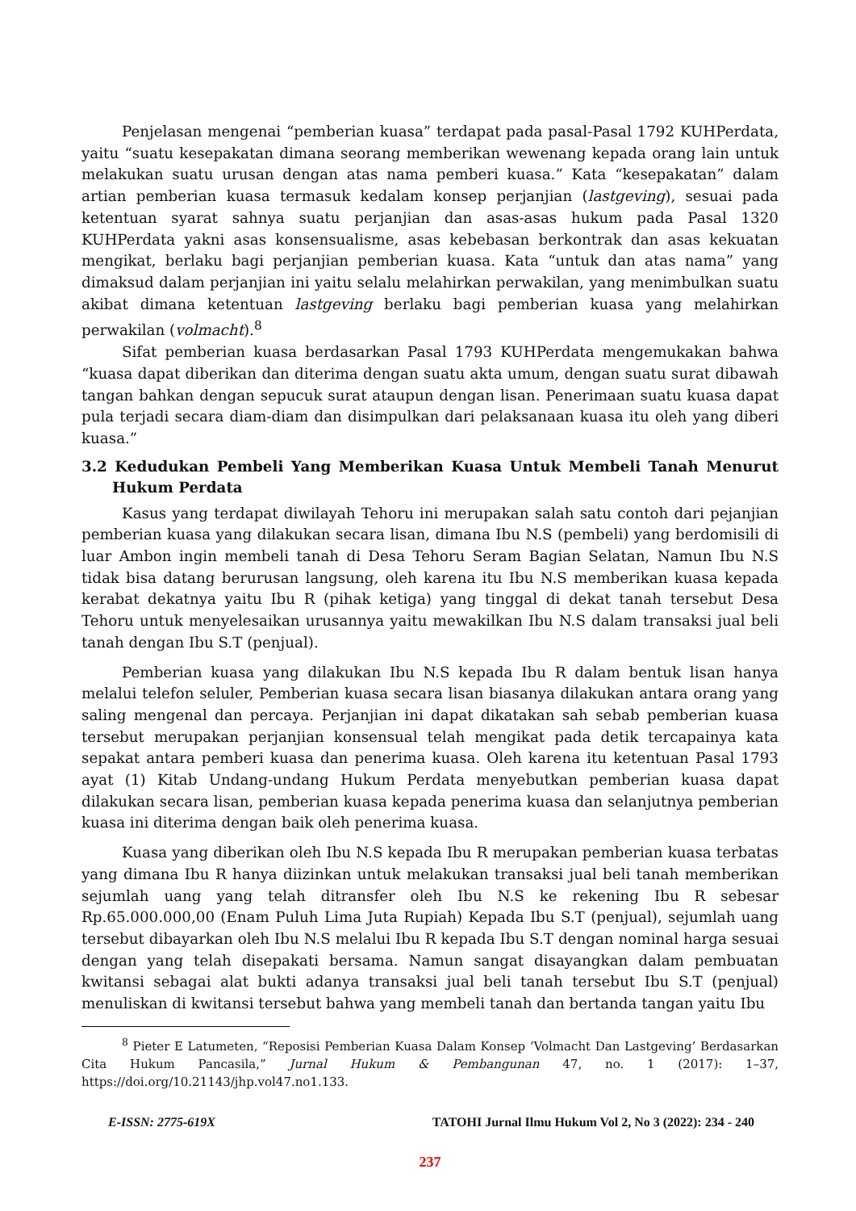Penjelasan mengenai “pemberian kuasa” terdapat pada pasal-Pasal 1792 KUHPerdata, yaitu “suatu kesepakatan dimana seorang memberikan wewenang kepada orang lain untuk melakukan suatu urusan dengan atas nama pemberi kuasa.” Kata “kesepakatan” dalam artian pemberian kuasa termasuk kedalam konsep perjanjian (lastgeving), sesuai pada ketentuan syarat sahnya suatu perjanjian dan asas-asas hukum pada Pasal 1320 KUHPerdata yakni asas konsensualisme, asas kebebasan berkontrak dan asas kekuatan mengikat, berlaku bagi perjanjian pemberian kuasa. Kata “untuk dan atas nama” yang dimaksud dalam perjanjian ini yaitu selalu melahirkan perwakilan, yang menimbulkan suatu akibat dimana ketentuan lastgeving berlaku bagi pemberian kuasa yang melahirkan perwakilan (volmacht).<sup>8</sup>
Sifat pemberian kuasa berdasarkan Pasal 1793 KUHPerdata mengemukakan bahwa “kuasa dapat diberikan dan diterima dengan suatu akta umum, dengan suatu surat dibawah tangan bahkan dengan sepucuk surat ataupun dengan lisan. Penerimaan suatu kuasa dapat pula terjadi secara diam-diam dan disimpulkan dari pelaksanaan kuasa itu oleh yang diberi kuasa.”
3.2 Kedudukan Pembeli Yang Memberikan Kuasa Untuk Membeli Tanah Menurut Hukum Perdata
Kasus yang terdapat diwilayah Tehoru ini merupakan salah satu contoh dari pejanjian pemberian kuasa yang dilakukan secara lisan, dimana Ibu N.S (pembeli) yang berdomisili di luar Ambon ingin membeli tanah di Desa Tehoru Seram Bagian Selatan, Namun Ibu N.S tidak bisa datang berurusan langsung, oleh karena itu Ibu N.S memberikan kuasa kepada kerabat dekatnya yaitu Ibu R (pihak ketiga) yang tinggal di dekat tanah tersebut Desa Tehoru untuk menyelesaikan urusannya yaitu mewakilkan Ibu N.S dalam transaksi jual beli tanah dengan Ibu S.T (penjual).
Pemberian kuasa yang dilakukan Ibu N.S kepada Ibu R dalam bentuk lisan hanya melalui telefon seluler, Pemberian kuasa secara lisan biasanya dilakukan antara orang yang saling mengenal dan percaya. Perjanjian ini dapat dikatakan sah sebab pemberian kuasa tersebut merupakan perjanjian konsensual telah mengikat pada detik tercapainya kata sepakat antara pemberi kuasa dan penerima kuasa. Oleh karena itu ketentuan Pasal 1793 ayat (1) Kitab Undang-undang Hukum Perdata menyebutkan pemberian kuasa dapat dilakukan secara lisan, pemberian kuasa kepada penerima kuasa dan selanjutnya pemberian kuasa ini diterima dengan baik oleh penerima kuasa.
Kuasa yang diberikan oleh Ibu N.S kepada Ibu R merupakan pemberian kuasa terbatas yang dimana Ibu R hanya diizinkan untuk melakukan transaksi jual beli tanah memberikan sejumlah uang yang telah ditransfer oleh Ibu N.S ke rekening Ibu R sebesar Rp.65.000.000,00 (Enam Puluh Lima Juta Rupiah) Kepada Ibu S.T (penjual), sejumlah uang tersebut dibayarkan oleh Ibu N.S melalui Ibu R kepada Ibu S.T dengan nominal harga sesuai dengan yang telah disepakati bersama. Namun sangat disayangkan dalam pembuatan kwitansi sebagai alat bukti adanya transaksi jual beli tanah tersebut Ibu S.T (penjual) menuliskan di kwitansi tersebut bahwa yang membeli tanah dan bertanda tangan yaitu Ibu
<sup>8</sup> Pieter E Latumeten, “Reposisi Pemberian Kuasa Dalam Konsep ‘Volmacht Dan Lastgeving’ Berdasarkan Cita Hukum Pancasila,” Jurnal Hukum & Pembangunan 47, no. 1 (2017): 1–37, https://doi.org/10.21143/jhp.vol47.no1.133.
E-ISSN: 2775-619X TATOHI Jurnal Ilmu Hukum Vol 2, No 3 (2022): 234 - 240
237